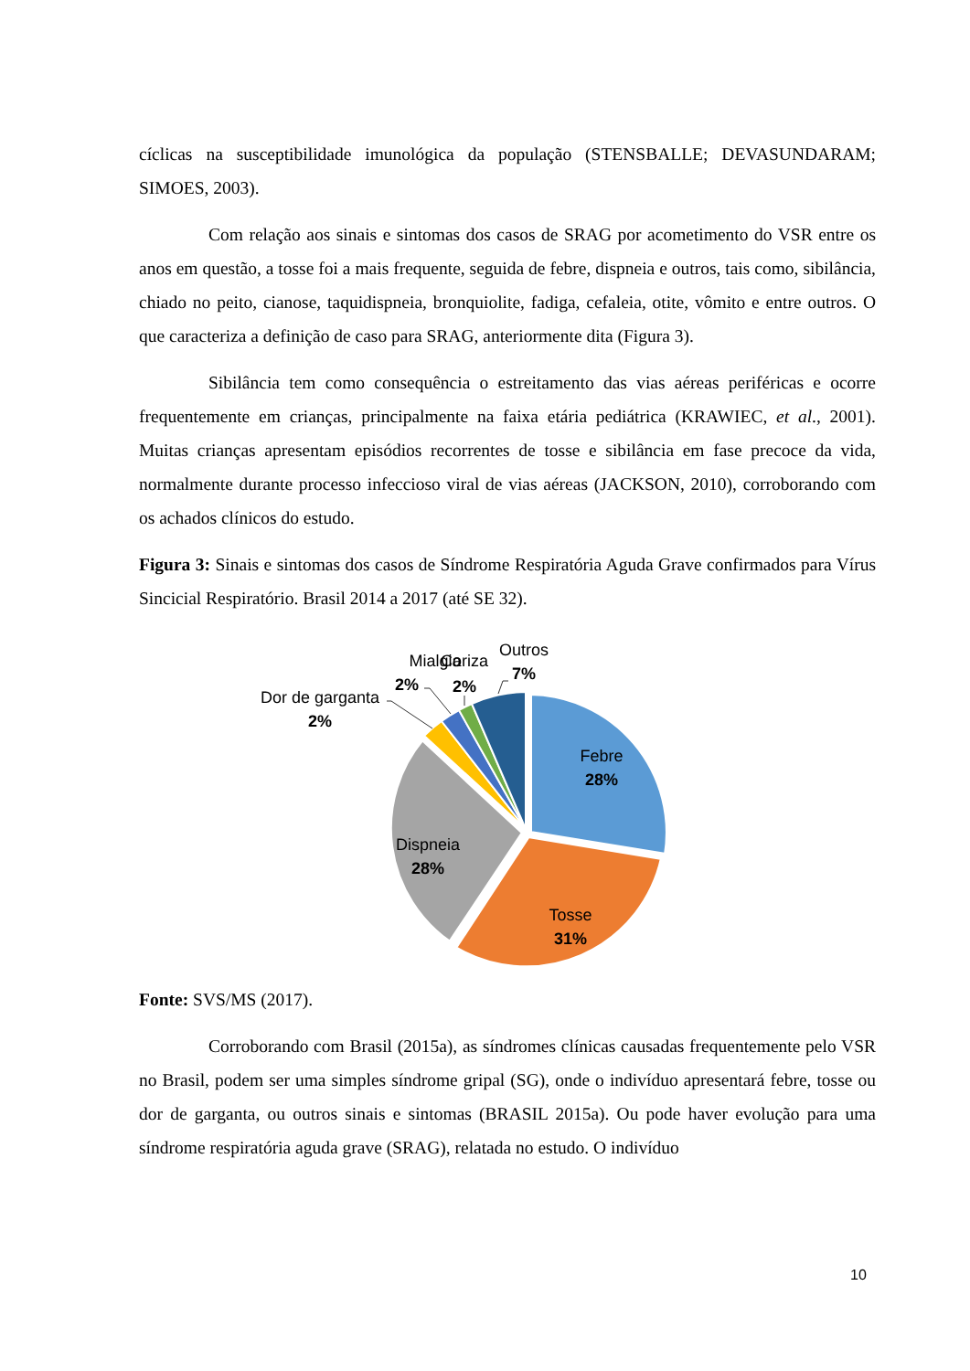cíclicas na susceptibilidade imunológica da população (STENSBALLE; DEVASUNDARAM; SIMOES, 2003).
Com relação aos sinais e sintomas dos casos de SRAG por acometimento do VSR entre os anos em questão, a tosse foi a mais frequente, seguida de febre, dispneia e outros, tais como, sibilância, chiado no peito, cianose, taquidispneia, bronquiolite, fadiga, cefaleia, otite, vômito e entre outros. O que caracteriza a definição de caso para SRAG, anteriormente dita (Figura 3).
Sibilância tem como consequência o estreitamento das vias aéreas periféricas e ocorre frequentemente em crianças, principalmente na faixa etária pediátrica (KRAWIEC, et al., 2001). Muitas crianças apresentam episódios recorrentes de tosse e sibilância em fase precoce da vida, normalmente durante processo infeccioso viral de vias aéreas (JACKSON, 2010), corroborando com os achados clínicos do estudo.
Figura 3: Sinais e sintomas dos casos de Síndrome Respiratória Aguda Grave confirmados para Vírus Sincicial Respiratório. Brasil 2014 a 2017 (até SE 32).
Febre
28%
Tosse
31%
Dispneia
28%
Dor de garganta
2%
Mialgia
2%
Coriza
2%
Outros
7%
Fonte: SVS/MS (2017).
Corroborando com Brasil (2015a), as síndromes clínicas causadas frequentemente pelo VSR no Brasil, podem ser uma simples síndrome gripal (SG), onde o indivíduo apresentará febre, tosse ou dor de garganta, ou outros sinais e sintomas (BRASIL 2015a). Ou pode haver evolução para uma síndrome respiratória aguda grave (SRAG), relatada no estudo. O indivíduo
10